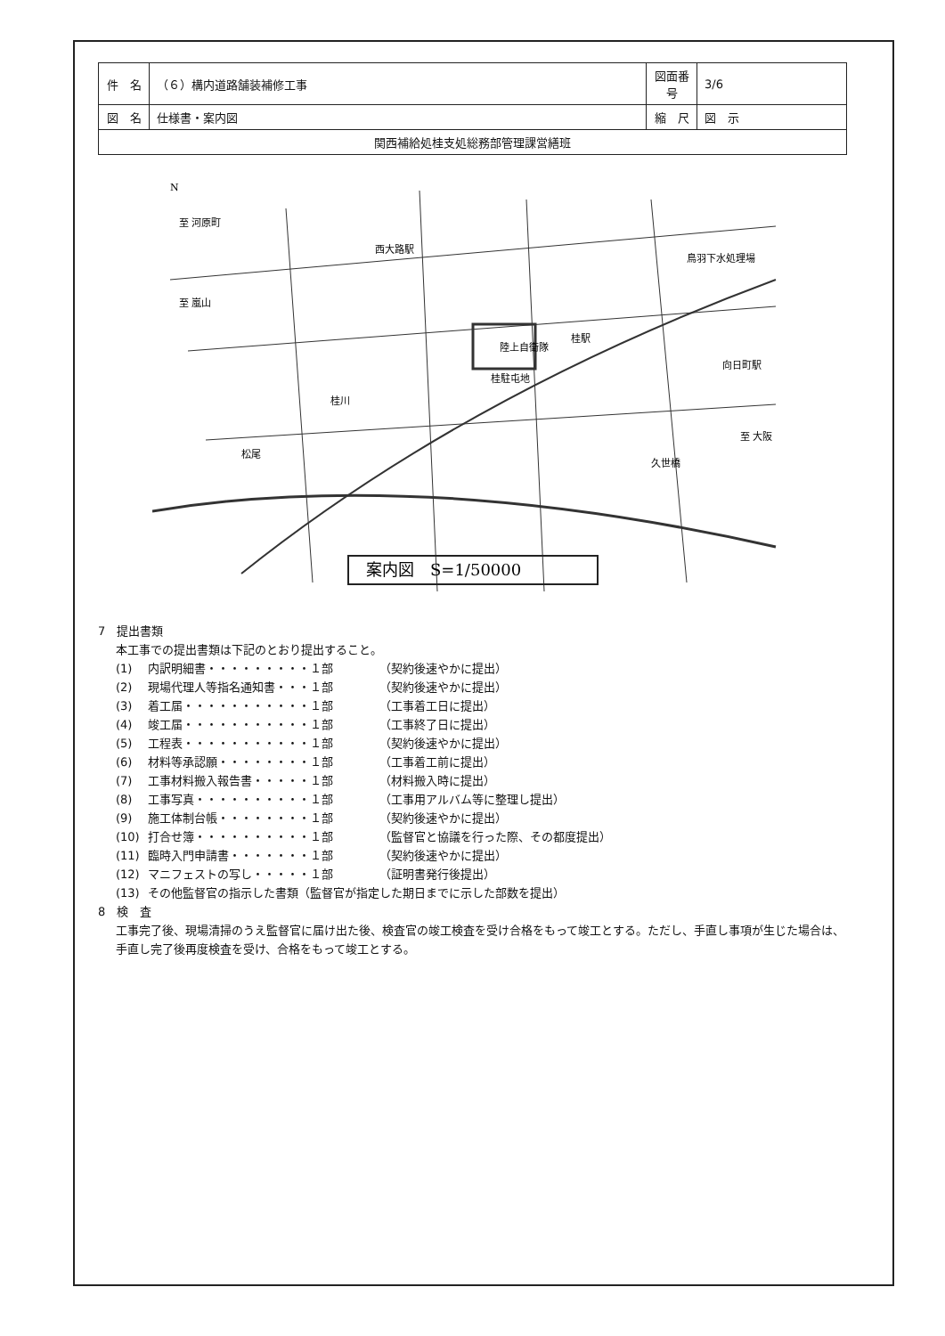| 件 名 | （６）構内道路舗装補修工事 | 図面番号 | 3/6 |
| 図 名 | 仕様書・案内図 | 縮 尺 | 図 示 |
| 関西補給処桂支処総務部管理課営繕班 | | | |
陸上自衛隊
桂駐屯地
桂駅
桂川
久世橋
鳥羽下水処理場
西大路駅
松尾
向日町駅
至 嵐山
至 河原町
至 大阪
N
案内図　S=1/50000
7　提出書類
本工事での提出書類は下記のとおり提出すること。
(1) 内訳明細書・・・・・・・・・１部 （契約後速やかに提出）
(2) 現場代理人等指名通知書・・・１部 （契約後速やかに提出）
(3) 着工届・・・・・・・・・・・１部 （工事着工日に提出）
(4) 竣工届・・・・・・・・・・・１部 （工事終了日に提出）
(5) 工程表・・・・・・・・・・・１部 （契約後速やかに提出）
(6) 材料等承認願・・・・・・・・１部 （工事着工前に提出）
(7) 工事材料搬入報告書・・・・・１部 （材料搬入時に提出）
(8) 工事写真・・・・・・・・・・１部 （工事用アルバム等に整理し提出）
(9) 施工体制台帳・・・・・・・・１部 （契約後速やかに提出）
(10) 打合せ簿・・・・・・・・・・１部 （監督官と協議を行った際、その都度提出）
(11) 臨時入門申請書・・・・・・・１部 （契約後速やかに提出）
(12) マニフェストの写し・・・・・１部 （証明書発行後提出）
(13) その他監督官の指示した書類（監督官が指定した期日までに示した部数を提出）
8　検　査
工事完了後、現場清掃のうえ監督官に届け出た後、検査官の竣工検査を受け合格をもって竣工とする。ただし、手直し事項が生じた場合は、手直し完了後再度検査を受け、合格をもって竣工とする。